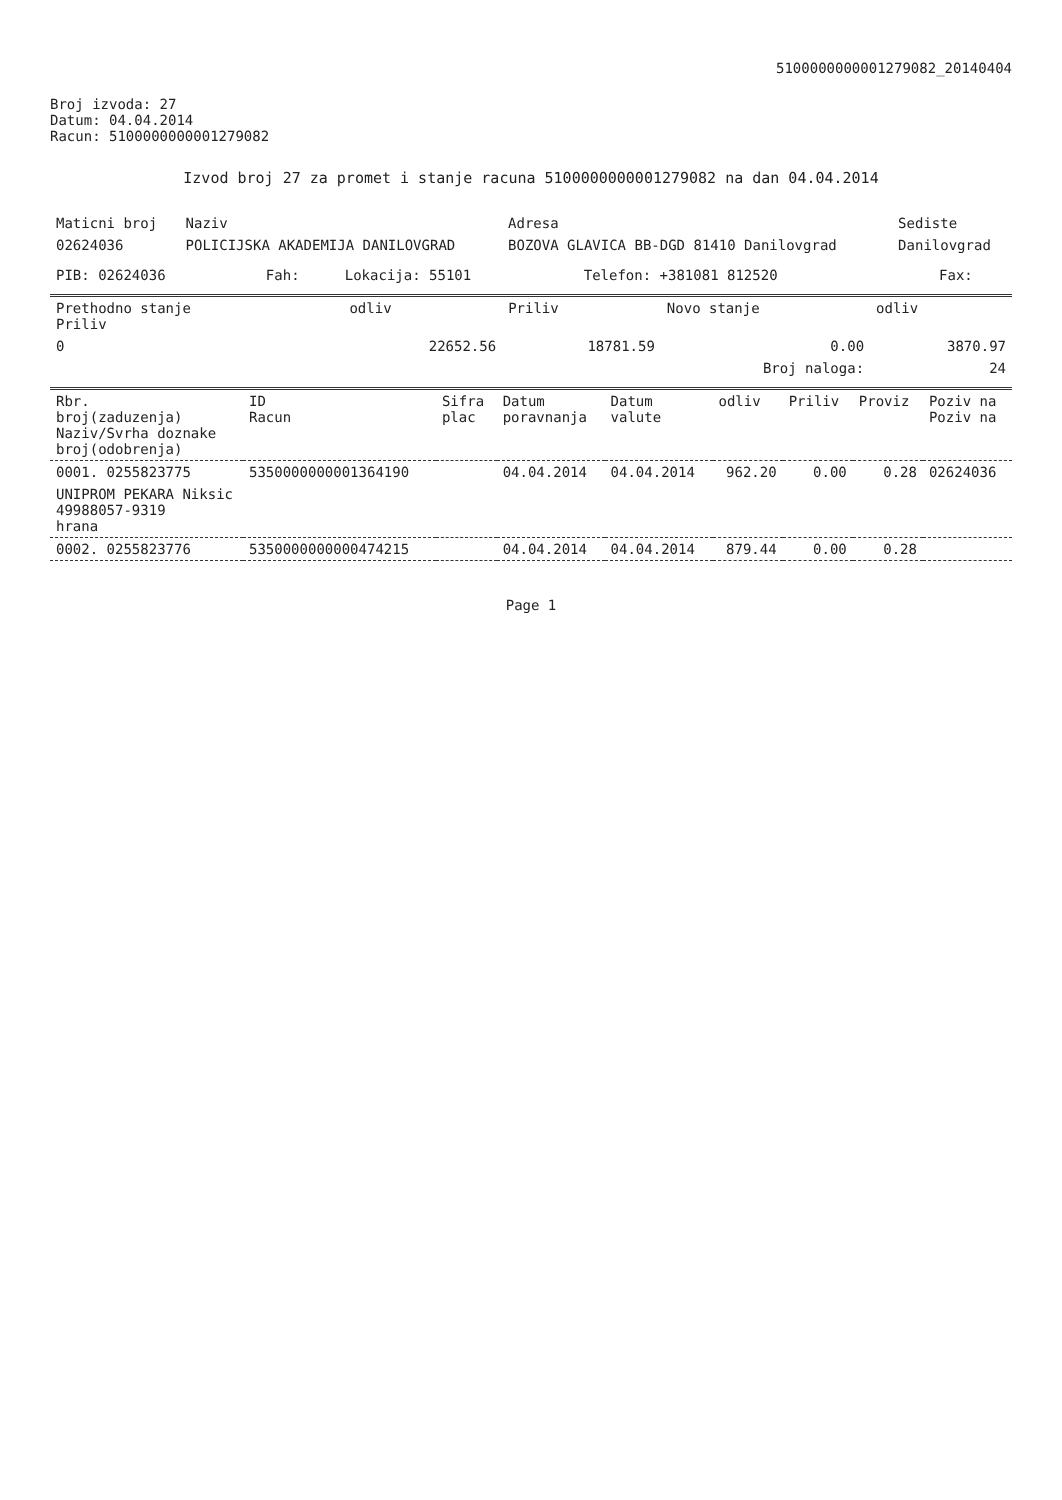5100000000001279082_20140404
Broj izvoda: 27
Datum: 04.04.2014
Racun: 5100000000001279082
Izvod broj 27 za promet i stanje racuna 5100000000001279082 na dan 04.04.2014
| Maticni broj | Naziv | Adresa | Sediste |
| --- | --- | --- | --- |
| 02624036 | POLICIJSKA AKADEMIJA DANILOVGRAD | BOZOVA GLAVICA BB-DGD 81410 Danilovgrad | Danilovgrad |
| PIB: 02624036 | Fah: | Lokacija: 55101 | Telefon: +381081 812520 | Fax: |
| Prethodno stanje Priliv | odliv | Priliv | Novo stanje | odliv |
| --- | --- | --- | --- | --- |
| 0 | 22652.56 | 18781.59 | 0.00 | 3870.97 |
| Broj naloga: | | | | 24 |
| Rbr. broj(zaduzenja) Naziv/Svrha doznake broj(odobrenja) | ID Racun | Sifra plac | Datum poravnanja | Datum valute | odliv | Priliv | Proviz | Poziv na Poziv na |
| --- | --- | --- | --- | --- | --- | --- | --- | --- |
| 0001. 0255823775 | 5350000000001364190 | | 04.04.2014 | 04.04.2014 | 962.20 | 0.00 | 0.28 | 02624036 |
| UNIPROM PEKARA Niksic 49988057-9319 hrana | | | | | | | | |
| 0002. 0255823776 | 5350000000000474215 | | 04.04.2014 | 04.04.2014 | 879.44 | 0.00 | 0.28 | |
Page 1